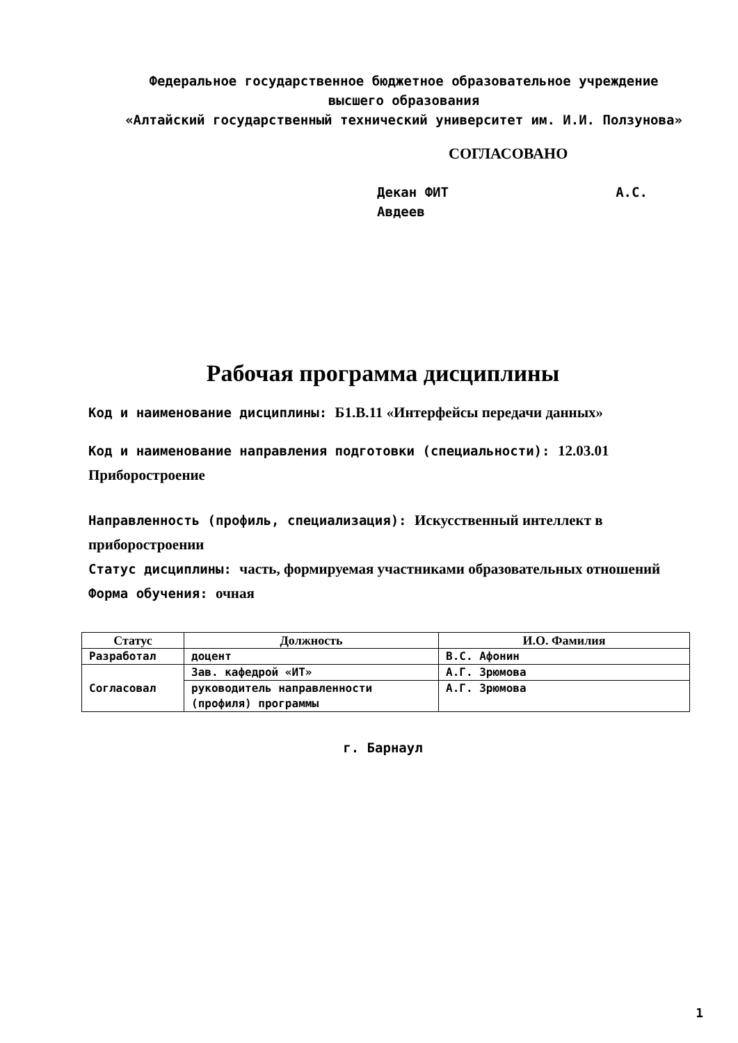Федеральное государственное бюджетное образовательное учреждение
высшего образования
«Алтайский государственный технический университет им. И.И. Ползунова»
СОГЛАСОВАНО
Декан ФИТ А.С. Авдеев
Рабочая программа дисциплины
Код и наименование дисциплины: Б1.В.11 «Интерфейсы передачи данных»
Код и наименование направления подготовки (специальности): 12.03.01 Приборостроение
Направленность (профиль, специализация): Искусственный интеллект в приборостроении
Статус дисциплины: часть, формируемая участниками образовательных отношений
Форма обучения: очная
| Статус | Должность | И.О. Фамилия |
| --- | --- | --- |
| Разработал | доцент | В.С. Афонин |
| Согласовал | Зав. кафедрой «ИТ» | А.Г. Зрюмова |
| | руководитель направленности (профиля) программы | А.Г. Зрюмова |
г. Барнаул
1